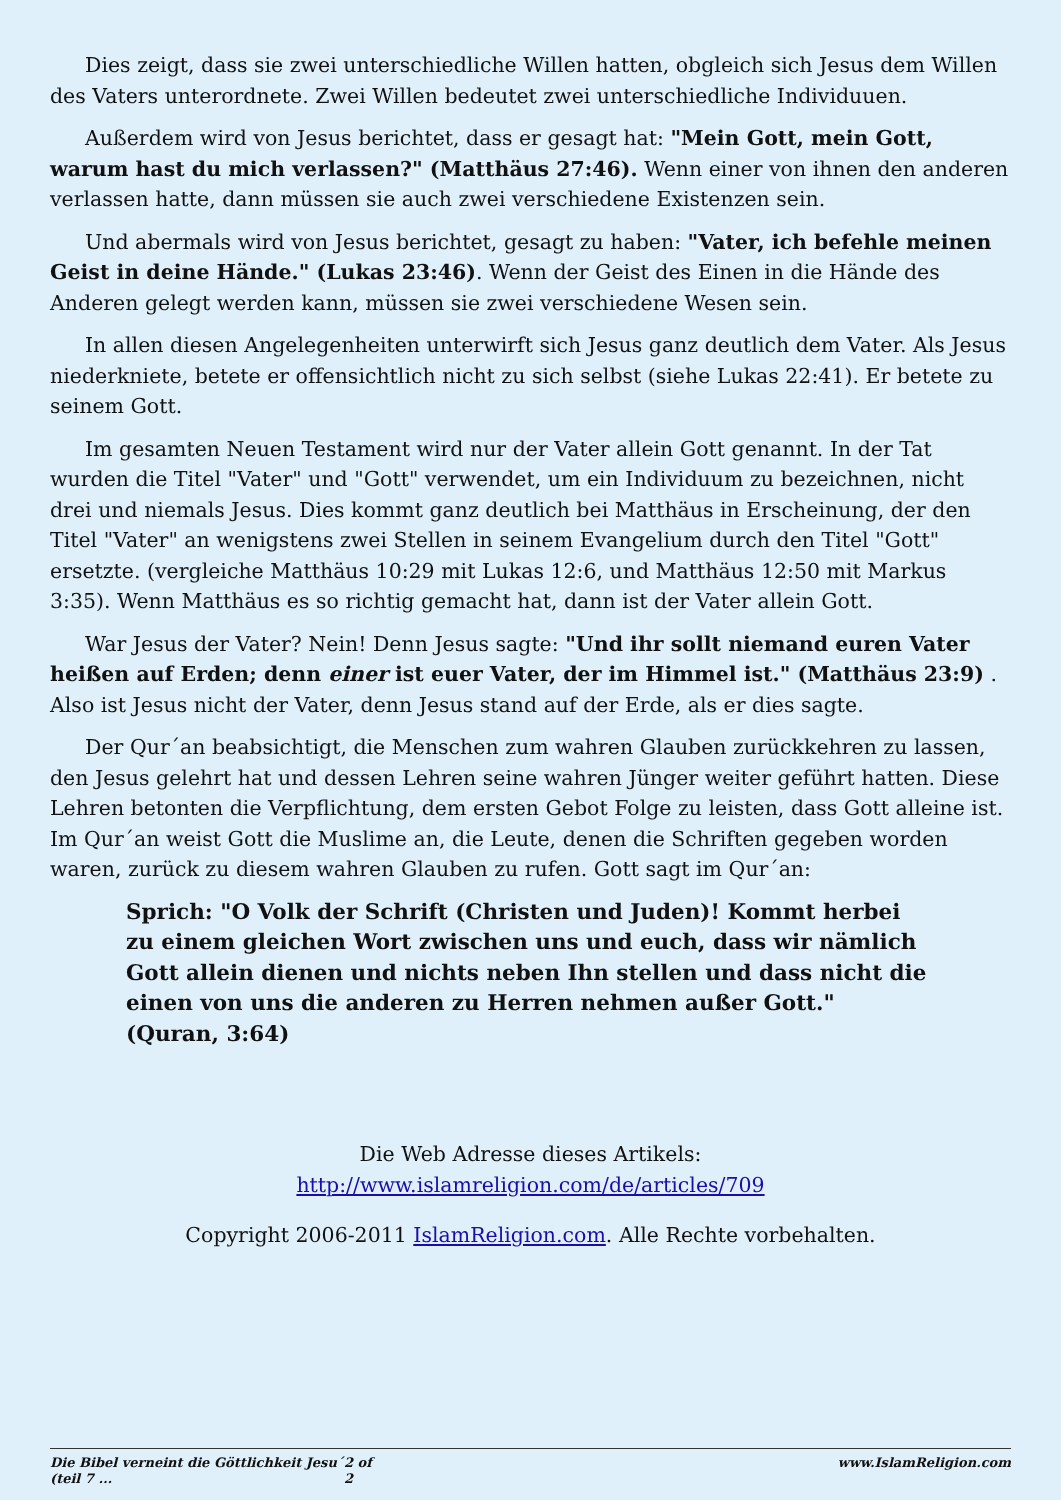Dies zeigt, dass sie zwei unterschiedliche Willen hatten, obgleich sich Jesus dem Willen des Vaters unterordnete. Zwei Willen bedeutet zwei unterschiedliche Individuuen.
Außerdem wird von Jesus berichtet, dass er gesagt hat: "Mein Gott, mein Gott, warum hast du mich verlassen?" (Matthäus 27:46). Wenn einer von ihnen den anderen verlassen hatte, dann müssen sie auch zwei verschiedene Existenzen sein.
Und abermals wird von Jesus berichtet, gesagt zu haben: "Vater, ich befehle meinen Geist in deine Hände." (Lukas 23:46). Wenn der Geist des Einen in die Hände des Anderen gelegt werden kann, müssen sie zwei verschiedene Wesen sein.
In allen diesen Angelegenheiten unterwirft sich Jesus ganz deutlich dem Vater. Als Jesus niederkniete, betete er offensichtlich nicht zu sich selbst (siehe Lukas 22:41). Er betete zu seinem Gott.
Im gesamten Neuen Testament wird nur der Vater allein Gott genannt. In der Tat wurden die Titel "Vater" und "Gott" verwendet, um ein Individuum zu bezeichnen, nicht drei und niemals Jesus. Dies kommt ganz deutlich bei Matthäus in Erscheinung, der den Titel "Vater" an wenigstens zwei Stellen in seinem Evangelium durch den Titel "Gott" ersetzte. (vergleiche Matthäus 10:29 mit Lukas 12:6, und Matthäus 12:50 mit Markus 3:35). Wenn Matthäus es so richtig gemacht hat, dann ist der Vater allein Gott.
War Jesus der Vater? Nein! Denn Jesus sagte: "Und ihr sollt niemand euren Vater heißen auf Erden; denn einer ist euer Vater, der im Himmel ist." (Matthäus 23:9) . Also ist Jesus nicht der Vater, denn Jesus stand auf der Erde, als er dies sagte.
Der Qur´an beabsichtigt, die Menschen zum wahren Glauben zurückkehren zu lassen, den Jesus gelehrt hat und dessen Lehren seine wahren Jünger weiter geführt hatten. Diese Lehren betonten die Verpflichtung, dem ersten Gebot Folge zu leisten, dass Gott alleine ist. Im Qur´an weist Gott die Muslime an, die Leute, denen die Schriften gegeben worden waren, zurück zu diesem wahren Glauben zu rufen. Gott sagt im Qur´an:
Sprich: "O Volk der Schrift (Christen und Juden)! Kommt herbei zu einem gleichen Wort zwischen uns und euch, dass wir nämlich Gott allein dienen und nichts neben Ihn stellen und dass nicht die einen von uns die anderen zu Herren nehmen außer Gott." (Quran, 3:64)
Die Web Adresse dieses Artikels:
http://www.islamreligion.com/de/articles/709
Copyright 2006-2011 IslamReligion.com. Alle Rechte vorbehalten.
Die Bibel verneint die Göttlichkeit Jesu´ (teil 7 ... 2 of 2 www.IslamReligion.com